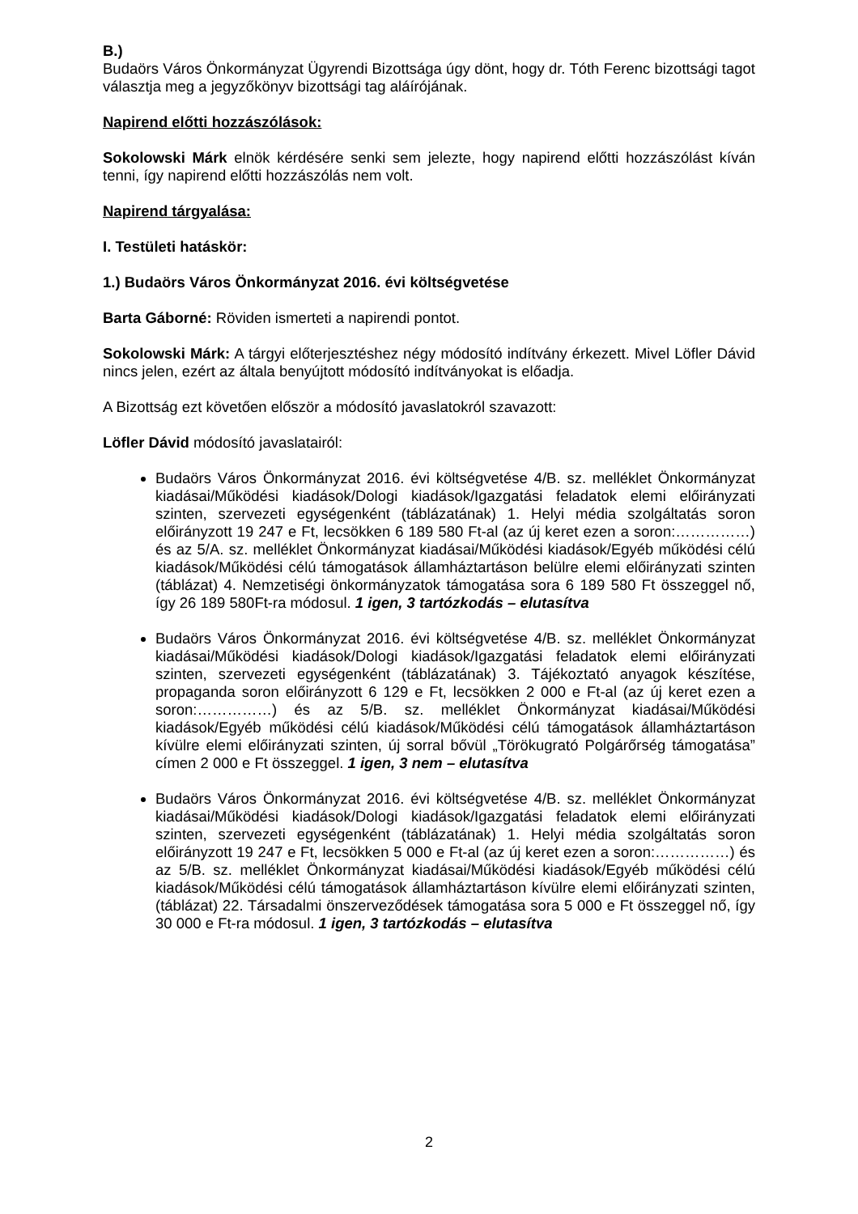B.)
Budaörs Város Önkormányzat Ügyrendi Bizottsága úgy dönt, hogy dr. Tóth Ferenc bizottsági tagot választja meg a jegyzőkönyv bizottsági tag aláírójának.
Napirend előtti hozzászólások:
Sokolowski Márk elnök kérdésére senki sem jelezte, hogy napirend előtti hozzászólást kíván tenni, így napirend előtti hozzászólás nem volt.
Napirend tárgyalása:
I. Testületi hatáskör:
1.) Budaörs Város Önkormányzat 2016. évi költségvetése
Barta Gáborné: Röviden ismerteti a napirendi pontot.
Sokolowski Márk: A tárgyi előterjesztéshez négy módosító indítvány érkezett. Mivel Löfler Dávid nincs jelen, ezért az általa benyújtott módosító indítványokat is előadja.
A Bizottság ezt követően először a módosító javaslatokról szavazott:
Löfler Dávid módosító javaslatairól:
Budaörs Város Önkormányzat 2016. évi költségvetése 4/B. sz. melléklet Önkormányzat kiadásai/Működési kiadások/Dologi kiadások/Igazgatási feladatok elemi előirányzati szinten, szervezeti egységenként (táblázatának) 1. Helyi média szolgáltatás soron előirányzott 19 247 e Ft, lecsökken 6 189 580 Ft-al (az új keret ezen a soron:……………) és az 5/A. sz. melléklet Önkormányzat kiadásai/Működési kiadások/Egyéb működési célú kiadások/Működési célú támogatások államháztartáson belülre elemi előirányzati szinten (táblázat) 4. Nemzetiségi önkormányzatok támogatása sora 6 189 580 Ft összeggel nő, így 26 189 580Ft-ra módosul. 1 igen, 3 tartózkodás – elutasítva
Budaörs Város Önkormányzat 2016. évi költségvetése 4/B. sz. melléklet Önkormányzat kiadásai/Működési kiadások/Dologi kiadások/Igazgatási feladatok elemi előirányzati szinten, szervezeti egységenként (táblázatának) 3. Tájékoztató anyagok készítése, propaganda soron előirányzott 6 129 e Ft, lecsökken 2 000 e Ft-al (az új keret ezen a soron:……………) és az 5/B. sz. melléklet Önkormányzat kiadásai/Működési kiadások/Egyéb működési célú kiadások/Működési célú támogatások államháztartáson kívülre elemi előirányzati szinten, új sorral bővül „Törökugrató Polgárőrség támogatása” címen 2 000 e Ft összeggel. 1 igen, 3 nem – elutasítva
Budaörs Város Önkormányzat 2016. évi költségvetése 4/B. sz. melléklet Önkormányzat kiadásai/Működési kiadások/Dologi kiadások/Igazgatási feladatok elemi előirányzati szinten, szervezeti egységenként (táblázatának) 1. Helyi média szolgáltatás soron előirányzott 19 247 e Ft, lecsökken 5 000 e Ft-al (az új keret ezen a soron:……………) és az 5/B. sz. melléklet Önkormányzat kiadásai/Működési kiadások/Egyéb működési célú kiadások/Működési célú támogatások államháztartáson kívülre elemi előirányzati szinten, (táblázat) 22. Társadalmi önszerveződések támogatása sora 5 000 e Ft összeggel nő, így 30 000 e Ft-ra módosul. 1 igen, 3 tartózkodás – elutasítva
2